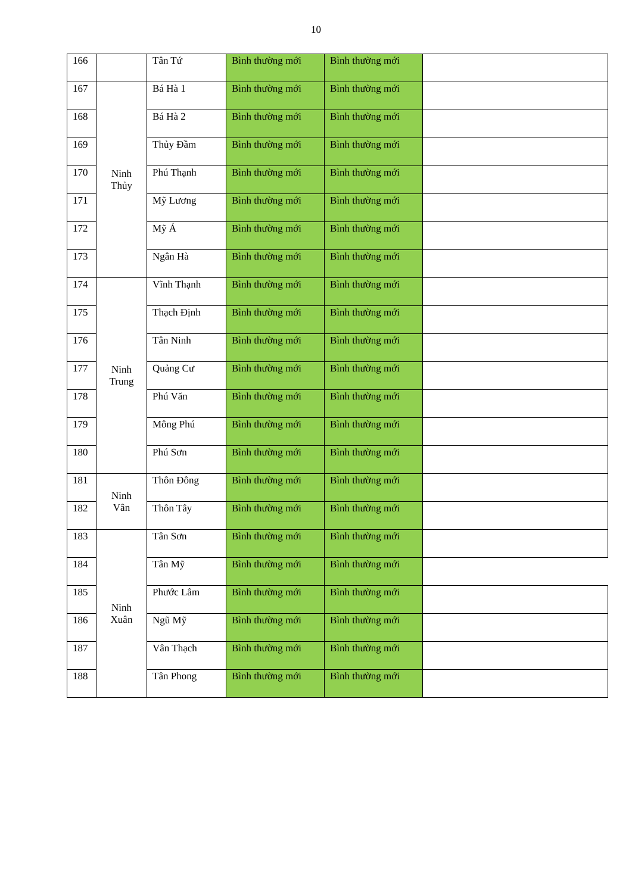10
| 166 | | Tân Tứ | Bình thường mới | Bình thường mới | |
| 167 | Ninh Thủy | Bá Hà 1 | Bình thường mới | Bình thường mới | |
| 168 | | Bá Hà 2 | Bình thường mới | Bình thường mới | |
| 169 | | Thủy Đầm | Bình thường mới | Bình thường mới | |
| 170 | | Phú Thạnh | Bình thường mới | Bình thường mới | |
| 171 | | Mỹ Lương | Bình thường mới | Bình thường mới | |
| 172 | | Mỹ Á | Bình thường mới | Bình thường mới | |
| 173 | | Ngân Hà | Bình thường mới | Bình thường mới | |
| 174 | Ninh Trung | Vĩnh Thạnh | Bình thường mới | Bình thường mới | |
| 175 | | Thạch Định | Bình thường mới | Bình thường mới | |
| 176 | | Tân Ninh | Bình thường mới | Bình thường mới | |
| 177 | | Quảng Cư | Bình thường mới | Bình thường mới | |
| 178 | | Phú Văn | Bình thường mới | Bình thường mới | |
| 179 | | Mông Phú | Bình thường mới | Bình thường mới | |
| 180 | | Phú Sơn | Bình thường mới | Bình thường mới | |
| 181 | Ninh Vân | Thôn Đông | Bình thường mới | Bình thường mới | |
| 182 | | Thôn Tây | Bình thường mới | Bình thường mới | |
| 183 | Ninh Xuân | Tân Sơn | Bình thường mới | Bình thường mới | |
| 184 | | Tân Mỹ | Bình thường mới | Bình thường mới | |
| 185 | | Phước Lâm | Bình thường mới | Bình thường mới | |
| 186 | | Ngũ Mỹ | Bình thường mới | Bình thường mới | |
| 187 | | Vân Thạch | Bình thường mới | Bình thường mới | |
| 188 | | Tân Phong | Bình thường mới | Bình thường mới | |